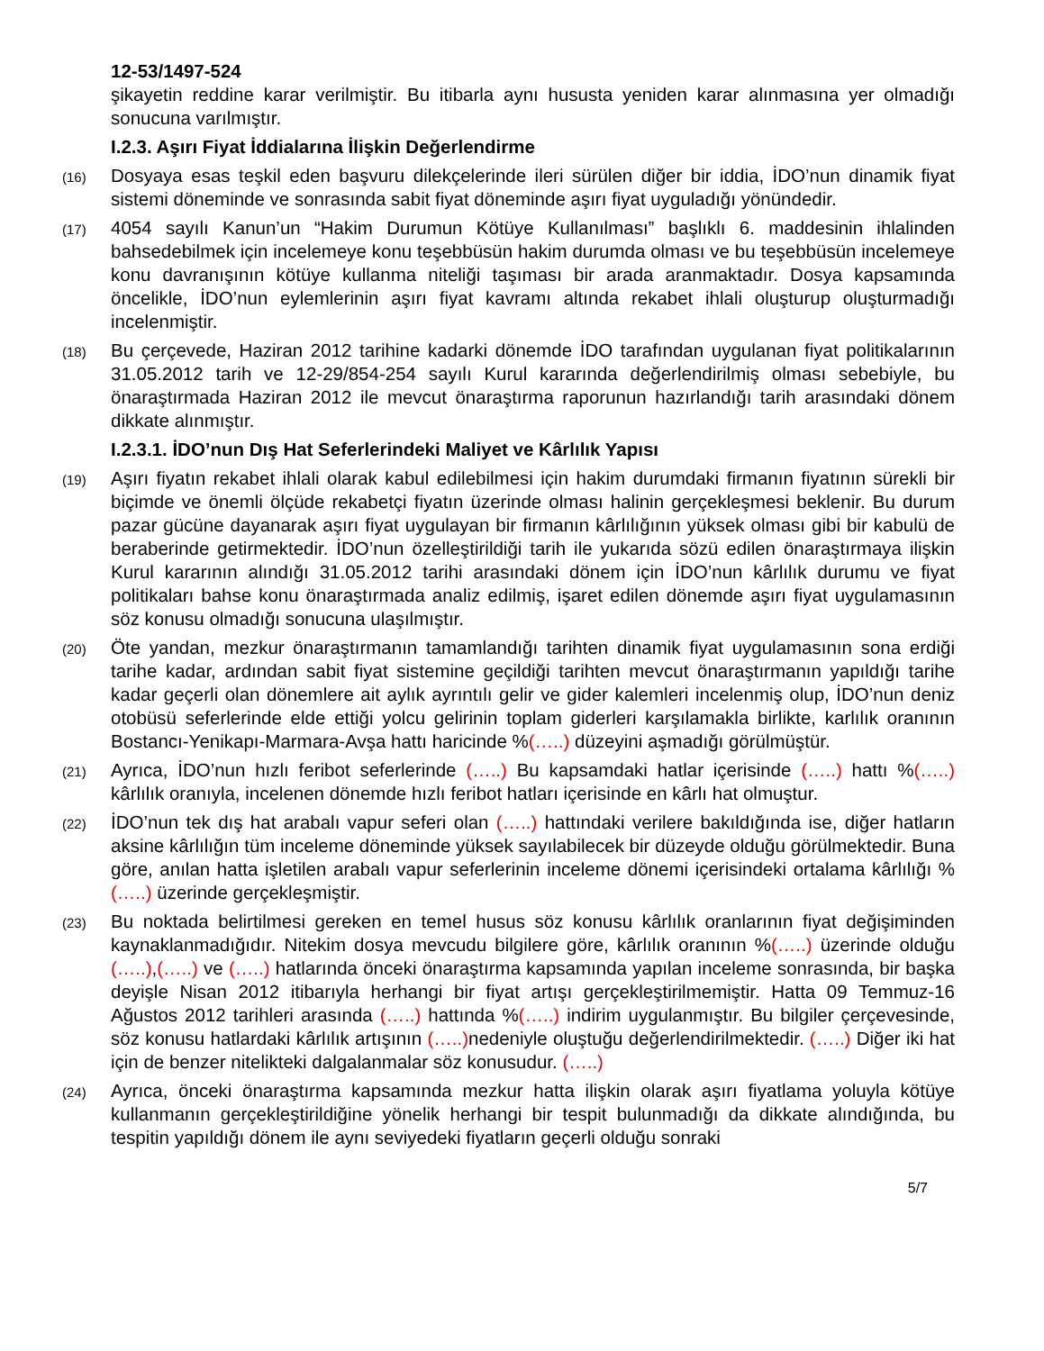12-53/1497-524
şikayetin reddine karar verilmiştir. Bu itibarla aynı hususta yeniden karar alınmasına yer olmadığı sonucuna varılmıştır.
I.2.3. Aşırı Fiyat İddialarına İlişkin Değerlendirme
(16) Dosyaya esas teşkil eden başvuru dilekçelerinde ileri sürülen diğer bir iddia, İDO’nun dinamik fiyat sistemi döneminde ve sonrasında sabit fiyat döneminde aşırı fiyat uyguladığı yönündedir.
(17) 4054 sayılı Kanun’un “Hakim Durumun Kötüye Kullanılması” başlıklı 6. maddesinin ihlalinden bahsedebilmek için incelemeye konu teşebbüsün hakim durumda olması ve bu teşebbüsün incelemeye konu davranışının kötüye kullanma niteliği taşıması bir arada aranmaktadır. Dosya kapsamında öncelikle, İDO’nun eylemlerinin aşırı fiyat kavramı altında rekabet ihlali oluşturup oluşturmadığı incelenmiştir.
(18) Bu çerçevede, Haziran 2012 tarihine kadarki dönemde İDO tarafından uygulanan fiyat politikalarının 31.05.2012 tarih ve 12-29/854-254 sayılı Kurul kararında değerlendirilmiş olması sebebiyle, bu önaraştırmada Haziran 2012 ile mevcut önaraştırma raporunun hazırlandığı tarih arasındaki dönem dikkate alınmıştır.
I.2.3.1. İDO’nun Dış Hat Seferlerindeki Maliyet ve Kârlılık Yapısı
(19) Aşırı fiyatın rekabet ihlali olarak kabul edilebilmesi için hakim durumdaki firmanın fiyatının sürekli bir biçimde ve önemli ölçüde rekabetçi fiyatın üzerinde olması halinin gerçekleşmesi beklenir. Bu durum pazar gücüne dayanarak aşırı fiyat uygulayan bir firmanın kârlılığının yüksek olması gibi bir kabulü de beraberinde getirmektedir. İDO’nun özelleştirildiği tarih ile yukarıda sözü edilen önaraştırmaya ilişkin Kurul kararının alındığı 31.05.2012 tarihi arasındaki dönem için İDO’nun kârlılık durumu ve fiyat politikaları bahse konu önaraştırmada analiz edilmiş, işaret edilen dönemde aşırı fiyat uygulamasının söz konusu olmadığı sonucuna ulaşılmıştır.
(20) Öte yandan, mezkur önaraştırmanın tamamlandığı tarihten dinamik fiyat uygulamasının sona erdiği tarihe kadar, ardından sabit fiyat sistemine geçildiği tarihten mevcut önaraştırmanın yapıldığı tarihe kadar geçerli olan dönemlere ait aylık ayrıntılı gelir ve gider kalemleri incelenmiş olup, İDO’nun deniz otobüsü seferlerinde elde ettiği yolcu gelirinin toplam giderleri karşılamakla birlikte, karlılık oranının Bostancı-Yenikapı-Marmara-Avşa hattı haricinde %(…..) düzeyini aşmadığı görülmüştür.
(21) Ayrıca, İDO’nun hızlı feribot seferlerinde (…..) Bu kapsamdaki hatlar içerisinde (…..) hattı %(…..) kârlılık oranıyla, incelenen dönemde hızlı feribot hatları içerisinde en kârlı hat olmuştur.
(22) İDO’nun tek dış hat arabalı vapur seferi olan (…..) hattındaki verilere bakıldığında ise, diğer hatların aksine kârlılığın tüm inceleme döneminde yüksek sayılabilecek bir düzeyde olduğu görülmektedir. Buna göre, anılan hatta işletilen arabalı vapur seferlerinin inceleme dönemi içerisindeki ortalama kârlılığı %(…..) üzerinde gerçekleşmiştir.
(23) Bu noktada belirtilmesi gereken en temel husus söz konusu kârlılık oranlarının fiyat değişiminden kaynaklanmadığıdır. Nitekim dosya mevcudu bilgilere göre, kârlılık oranının %(…..) üzerinde olduğu (…..),(…..) ve (…..) hatlarında önceki önaraştırma kapsamında yapılan inceleme sonrasında, bir başka deyişle Nisan 2012 itibarıyla herhangi bir fiyat artışı gerçekleştirilmemiştir. Hatta 09 Temmuz-16 Ağustos 2012 tarihleri arasında (…..) hattında %(…..) indirim uygulanmıştır. Bu bilgiler çerçevesinde, söz konusu hatlardaki kârlılık artışının (…..) nedeniyle oluştuğu değerlendirilmektedir. (…..) Diğer iki hat için de benzer nitelikteki dalgalanmalar söz konusudur. (…..)
(24) Ayrıca, önceki önaraştırma kapsamında mezkur hatta ilişkin olarak aşırı fiyatlama yoluyla kötüye kullanmanın gerçekleştirildiğine yönelik herhangi bir tespit bulunmadığı da dikkate alındığında, bu tespitin yapıldığı dönem ile aynı seviyedeki fiyatların geçerli olduğu sonraki
5/7